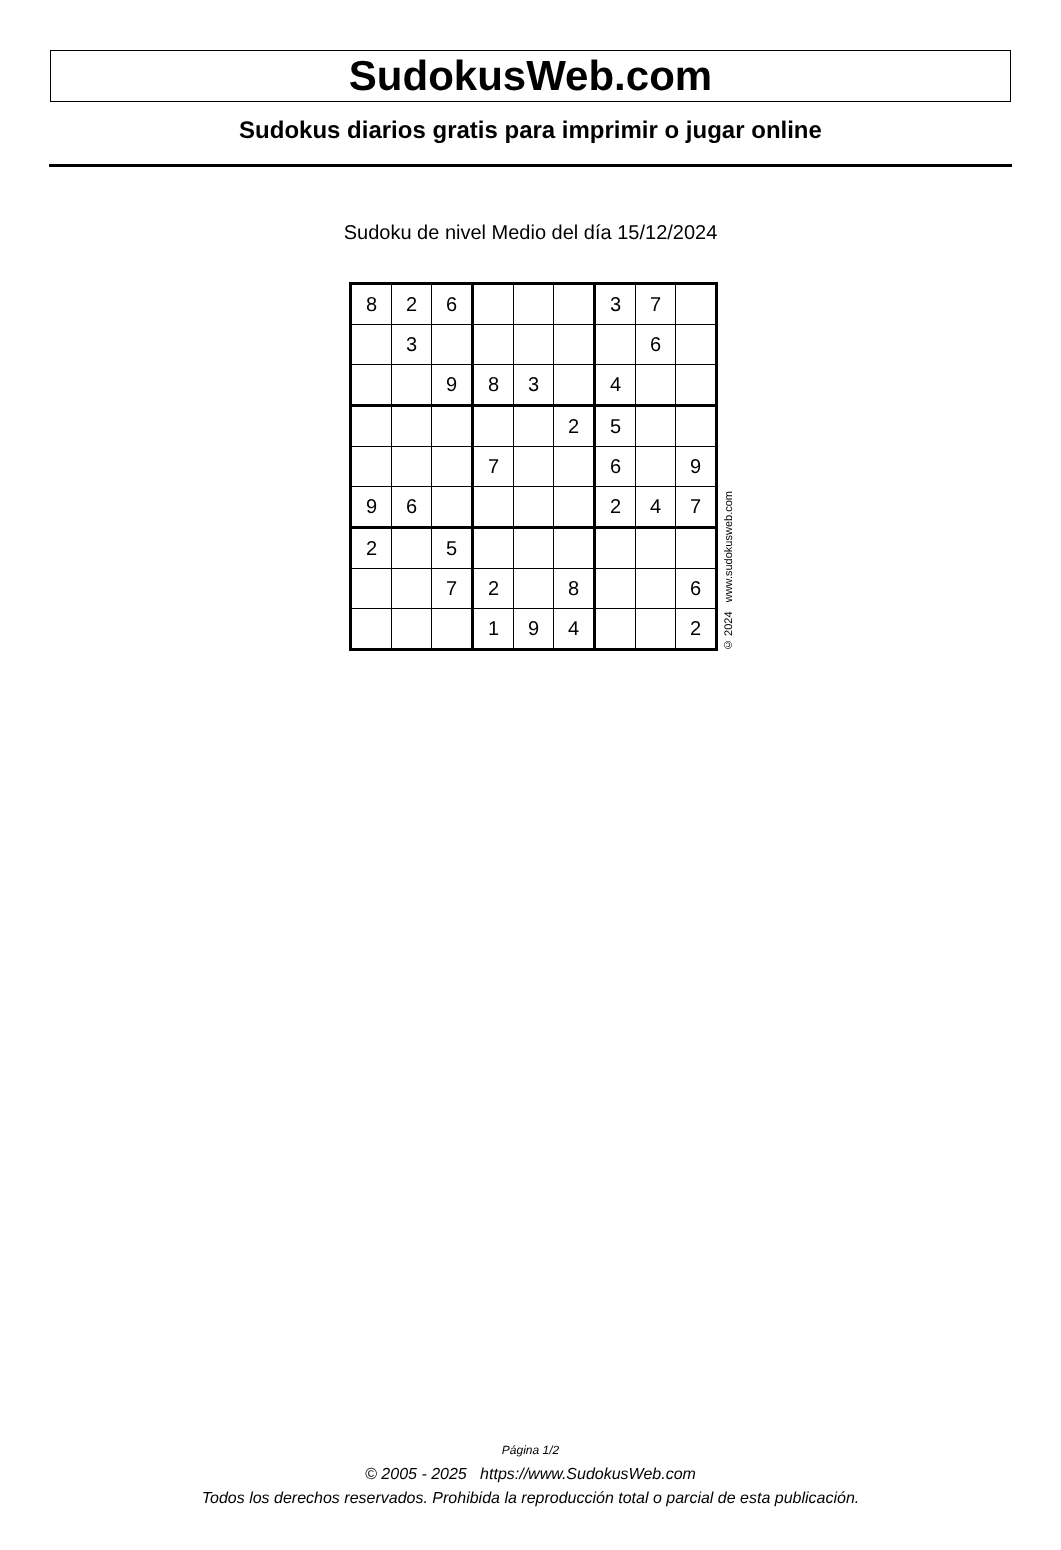SudokusWeb.com
Sudokus diarios gratis para imprimir o jugar online
Sudoku de nivel Medio del día 15/12/2024
| 8 | 2 | 6 | | | | 3 | 7 | |
| | 3 | | | | | | 6 | |
| | | 9 | 8 | 3 | | 4 | | |
| | | | | | 2 | 5 | | |
| | | | 7 | | | 6 | | 9 |
| 9 | 6 | | | | | 2 | 4 | 7 |
| 2 | | 5 | | | | | | |
| | | 7 | 2 | | 8 | | | 6 |
| | | | 1 | 9 | 4 | | | 2 |
© 2024 www.sudokusweb.com
Página 1/2
© 2005 - 2025 https://www.SudokusWeb.com
Todos los derechos reservados. Prohibida la reproducción total o parcial de esta publicación.